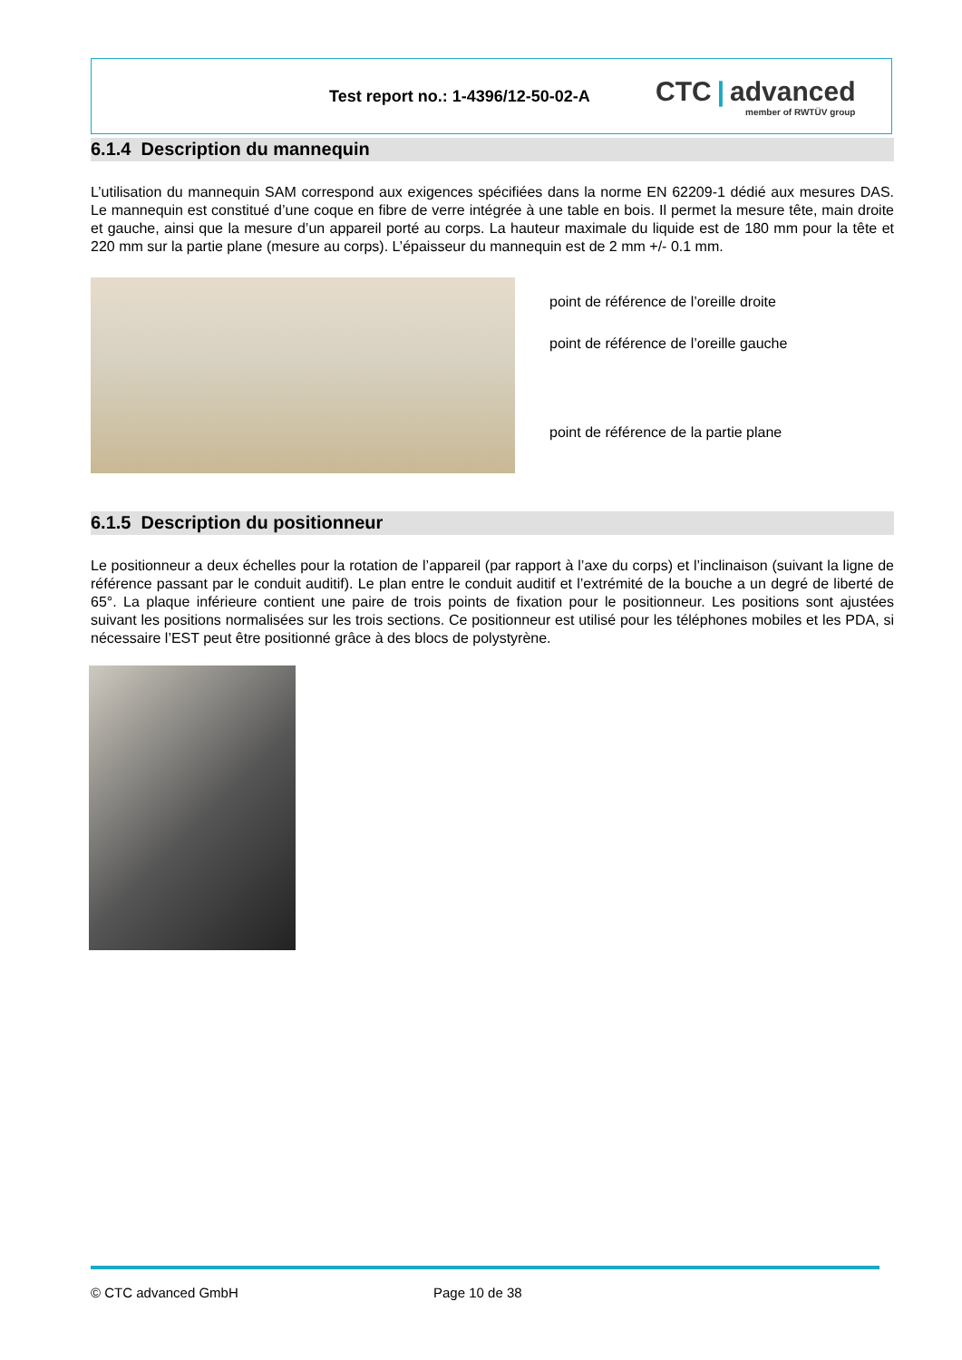Test report no.: 1-4396/12-50-02-A
CTC | advanced
member of RWTÜV group
6.1.4 Description du mannequin
L’utilisation du mannequin SAM correspond aux exigences spécifiées dans la norme EN 62209-1 dédié aux mesures DAS. Le mannequin est constitué d’une coque en fibre de verre intégrée à une table en bois. Il permet la mesure tête, main droite et gauche, ainsi que la mesure d’un appareil porté au corps. La hauteur maximale du liquide est de 180 mm pour la tête et 220 mm sur la partie plane (mesure au corps). L’épaisseur du mannequin est de 2 mm +/- 0.1 mm.
point de référence de l’oreille droite
point de référence de l’oreille gauche
point de référence de la partie plane
6.1.5 Description du positionneur
Le positionneur a deux échelles pour la rotation de l’appareil (par rapport à l’axe du corps) et l’inclinaison (suivant la ligne de référence passant par le conduit auditif). Le plan entre le conduit auditif et l’extrémité de la bouche a un degré de liberté de 65°. La plaque inférieure contient une paire de trois points de fixation pour le positionneur. Les positions sont ajustées suivant les positions normalisées sur les trois sections. Ce positionneur est utilisé pour les téléphones mobiles et les PDA, si nécessaire l’EST peut être positionné grâce à des blocs de polystyrène.
© CTC advanced GmbH Page 10 de 38